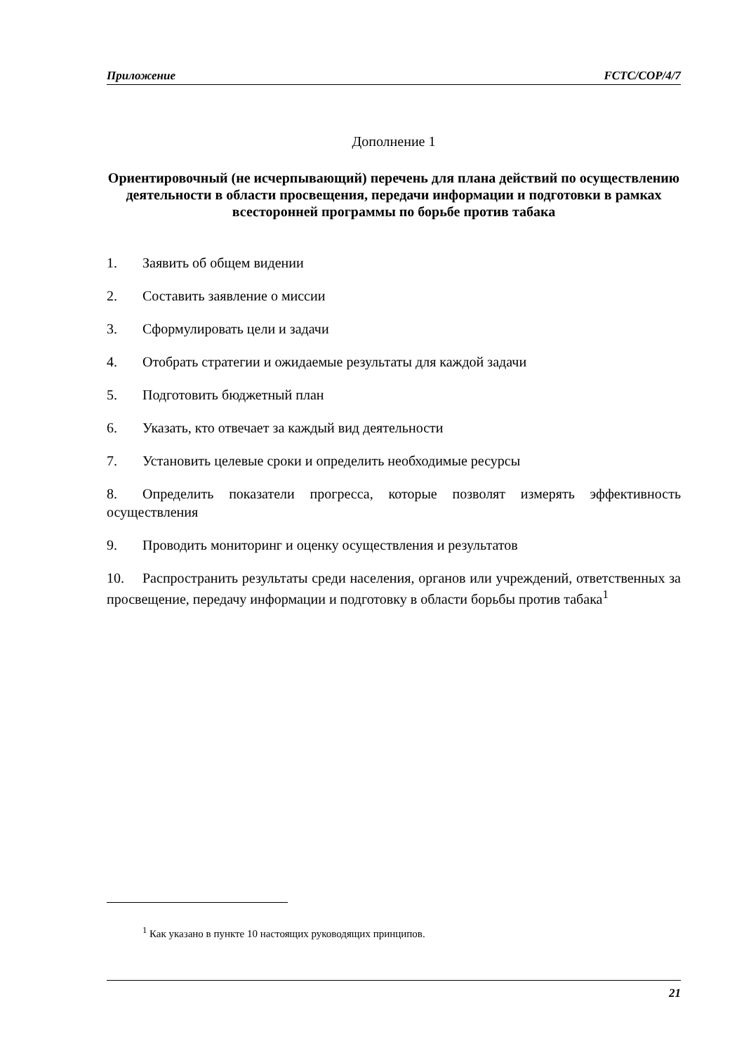Приложение FCTC/COP/4/7
Дополнение 1
Ориентировочный (не исчерпывающий) перечень для плана действий по осуществлению деятельности в области просвещения, передачи информации и подготовки в рамках всесторонней программы по борьбе против табака
1. Заявить об общем видении
2. Составить заявление о миссии
3. Сформулировать цели и задачи
4. Отобрать стратегии и ожидаемые результаты для каждой задачи
5. Подготовить бюджетный план
6. Указать, кто отвечает за каждый вид деятельности
7. Установить целевые сроки и определить необходимые ресурсы
8. Определить показатели прогресса, которые позволят измерять эффективность осуществления
9. Проводить мониторинг и оценку осуществления и результатов
10. Распространить результаты среди населения, органов или учреждений, ответственных за просвещение, передачу информации и подготовку в области борьбы против табака<sup>1</sup>
<sup>1</sup> Как указано в пункте 10 настоящих руководящих принципов.
21